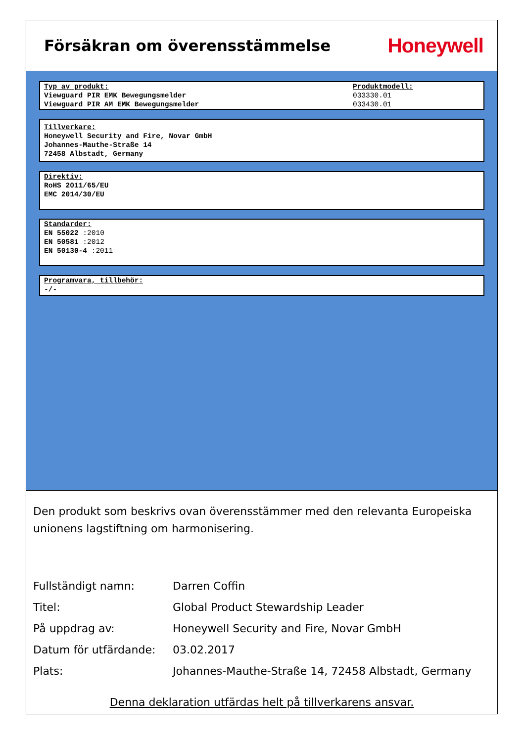Försäkran om överensstämmelse
Honeywell
Typ av produkt:
Viewguard PIR EMK Bewegungsmelder
Viewguard PIR AM EMK Bewegungsmelder
Produktmodell:
033330.01
033430.01
Tillverkare:
Honeywell Security and Fire, Novar GmbH
Johannes-Mauthe-Straße 14
72458 Albstadt, Germany
Direktiv:
RoHS 2011/65/EU
EMC 2014/30/EU
Standarder:
EN 55022 :2010
EN 50581 :2012
EN 50130-4 :2011
Programvara, tillbehör:
-/-
Den produkt som beskrivs ovan överensstämmer med den relevanta Europeiska unionens lagstiftning om harmonisering.
| Fullständigt namn: | Darren Coffin |
| Titel: | Global Product Stewardship Leader |
| På uppdrag av: | Honeywell Security and Fire, Novar GmbH |
| Datum för utfärdande: | 03.02.2017 |
| Plats: | Johannes-Mauthe-Straße 14, 72458 Albstadt, Germany |
Denna deklaration utfärdas helt på tillverkarens ansvar.